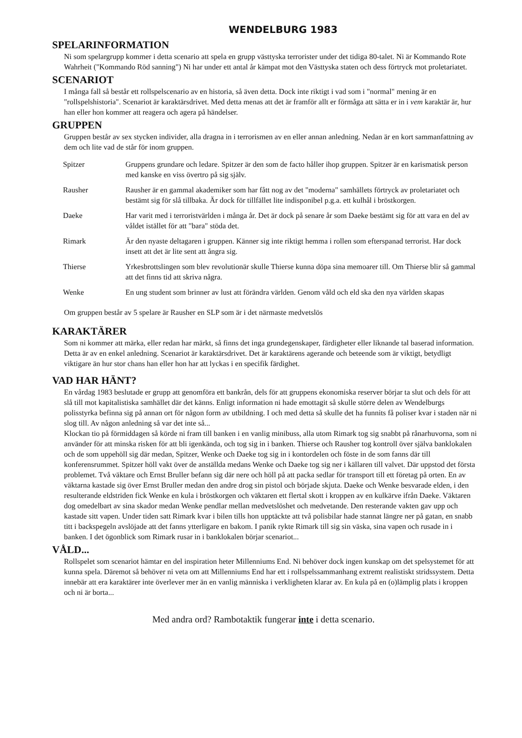WENDELBURG 1983
SPELARINFORMATION
Ni som spelargrupp kommer i detta scenario att spela en grupp västtyska terrorister under det tidiga 80-talet. Ni är Kommando Rote Wahrheit ("Kommando Röd sanning") Ni har under ett antal år kämpat mot den Västtyska staten och dess förtryck mot proletariatet.
SCENARIOT
I många fall så består ett rollspelscenario av en historia, så även detta. Dock inte riktigt i vad som i "normal" mening är en "rollspelshistoria". Scenariot är karaktärsdrivet. Med detta menas att det är framför allt er förmåga att sätta er in i vem karaktär är, hur han eller hon kommer att reagera och agera på händelser.
GRUPPEN
Gruppen består av sex stycken individer, alla dragna in i terrorismen av en eller annan anledning. Nedan är en kort sammanfattning av dem och lite vad de står för inom gruppen.
| Spitzer | Gruppens grundare och ledare. Spitzer är den som de facto håller ihop gruppen. Spitzer är en karismatisk person med kanske en viss övertro på sig själv. |
| Rausher | Rausher är en gammal akademiker som har fått nog av det "moderna" samhällets förtryck av proletariatet och bestämt sig för slå tillbaka. Är dock för tillfället lite indisponibel p.g.a. ett kulhål i bröstkorgen. |
| Daeke | Har varit med i terroristvärlden i många år. Det är dock på senare år som Daeke bestämt sig för att vara en del av våldet istället för att "bara" stöda det. |
| Rimark | Är den nyaste deltagaren i gruppen. Känner sig inte riktigt hemma i rollen som efterspanad terrorist. Har dock insett att det är lite sent att ångra sig. |
| Thierse | Yrkesbrottslingen som blev revolutionär skulle Thierse kunna döpa sina memoarer till. Om Thierse blir så gammal att det finns tid att skriva några. |
| Wenke | En ung student som brinner av lust att förändra världen. Genom våld och eld ska den nya världen skapas |
Om gruppen består av 5 spelare är Rausher en SLP som är i det närmaste medvetslös
KARAKTÄRER
Som ni kommer att märka, eller redan har märkt, så finns det inga grundegenskaper, färdigheter eller liknande tal baserad information. Detta är av en enkel anledning. Scenariot är karaktärsdrivet. Det är karaktärens agerande och beteende som är viktigt, betydligt viktigare än hur stor chans han eller hon har att lyckas i en specifik färdighet.
VAD HAR HÄNT?
En vårdag 1983 beslutade er grupp att genomföra ett bankrån, dels för att gruppens ekonomiska reserver börjar ta slut och dels för att slå till mot kapitalistiska samhället där det känns. Enligt information ni hade emottagit så skulle större delen av Wendelburgs polisstyrka befinna sig på annan ort för någon form av utbildning. I och med detta så skulle det ha funnits få poliser kvar i staden när ni slog till. Av någon anledning så var det inte så...
Klockan tio på förmiddagen så körde ni fram till banken i en vanlig minibuss, alla utom Rimark tog sig snabbt på rånarhuvorna, som ni använder för att minska risken för att bli igenkända, och tog sig in i banken. Thierse och Rausher tog kontroll över själva banklokalen och de som uppehöll sig där medan, Spitzer, Wenke och Daeke tog sig in i kontordelen och föste in de som fanns där till konferensrummet. Spitzer höll vakt över de anställda medans Wenke och Daeke tog sig ner i källaren till valvet. Där uppstod det första problemet. Två väktare och Ernst Bruller befann sig där nere och höll på att packa sedlar för transport till ett företag på orten. En av väktarna kastade sig över Ernst Bruller medan den andre drog sin pistol och började skjuta. Daeke och Wenke besvarade elden, i den resulterande eldstriden fick Wenke en kula i bröstkorgen och väktaren ett flertal skott i kroppen av en kulkärve ifrån Daeke. Väktaren dog omedelbart av sina skador medan Wenke pendlar mellan medvetslöshet och medvetande. Den resterande vakten gav upp och kastade sitt vapen. Under tiden satt Rimark kvar i bilen tills hon upptäckte att två polisbilar hade stannat längre ner på gatan, en snabb titt i backspegeln avslöjade att det fanns ytterligare en bakom. I panik rykte Rimark till sig sin väska, sina vapen och rusade in i banken. I det ögonblick som Rimark rusar in i banklokalen börjar scenariot...
VÅLD...
Rollspelet som scenariot hämtar en del inspiration heter Millenniums End. Ni behöver dock ingen kunskap om det spelsystemet för att kunna spela. Däremot så behöver ni veta om att Millenniums End har ett i rollspelssammanhang extremt realistiskt stridssystem. Detta innebär att era karaktärer inte överlever mer än en vanlig människa i verkligheten klarar av. En kula på en (o)lämplig plats i kroppen och ni är borta...
Med andra ord? Rambotaktik fungerar inte i detta scenario.